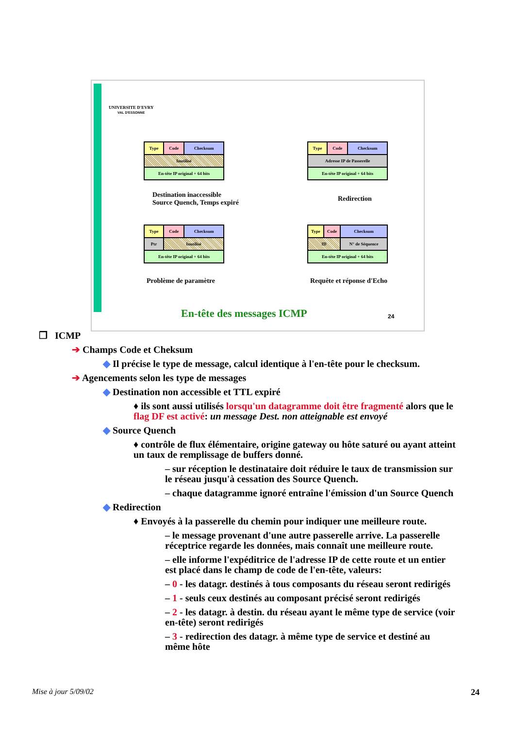UNIVERSITE D'EVRY
VAL D'ESSONNE
| Type | Code | Checksum |
| Inutilisé | | |
| En-tête IP original + 64 bits | | |
| Type | Code | Checksum |
| Adresse IP de Passerelle | | |
| En-tête IP original + 64 bits | | |
Destination inaccessible
Source Quench, Temps expiré
Redirection
| Type | Code | Checksum |
| Ptr | Inutilisé | |
| En-tête IP original + 64 bits | | |
| Type | Code | Checksum |
| ID | | N° de Séquence |
| En-tête IP original + 64 bits | | |
Problème de paramètre Requête et réponse d'Echo
En-tête des messages ICMP 24
❒ ICMP
➔ Champs Code et Cheksum
◆ Il précise le type de message, calcul identique à l'en-tête pour le checksum.
➔ Agencements selon les type de messages
◆ Destination non accessible et TTL expiré
♦ ils sont aussi utilisés lorsqu'un datagramme doit être fragmenté alors que le flag DF est activé: un message Dest. non atteignable est envoyé
◆ Source Quench
♦ contrôle de flux élémentaire, origine gateway ou hôte saturé ou ayant atteint un taux de remplissage de buffers donné.
– sur réception le destinataire doit réduire le taux de transmission sur le réseau jusqu'à cessation des Source Quench.
– chaque datagramme ignoré entraîne l'émission d'un Source Quench
◆ Redirection
♦ Envoyés à la passerelle du chemin pour indiquer une meilleure route.
– le message provenant d'une autre passerelle arrive. La passerelle réceptrice regarde les données, mais connaît une meilleure route.
– elle informe l'expéditrice de l'adresse IP de cette route et un entier est placé dans le champ de code de l'en-tête, valeurs:
– 0 - les datagr. destinés à tous composants du réseau seront redirigés
– 1 - seuls ceux destinés au composant précisé seront redirigés
– 2 - les datagr. à destin. du réseau ayant le même type de service (voir en-tête) seront redirigés
– 3 - redirection des datagr. à même type de service et destiné au même hôte
Mise à jour 5/09/02 24